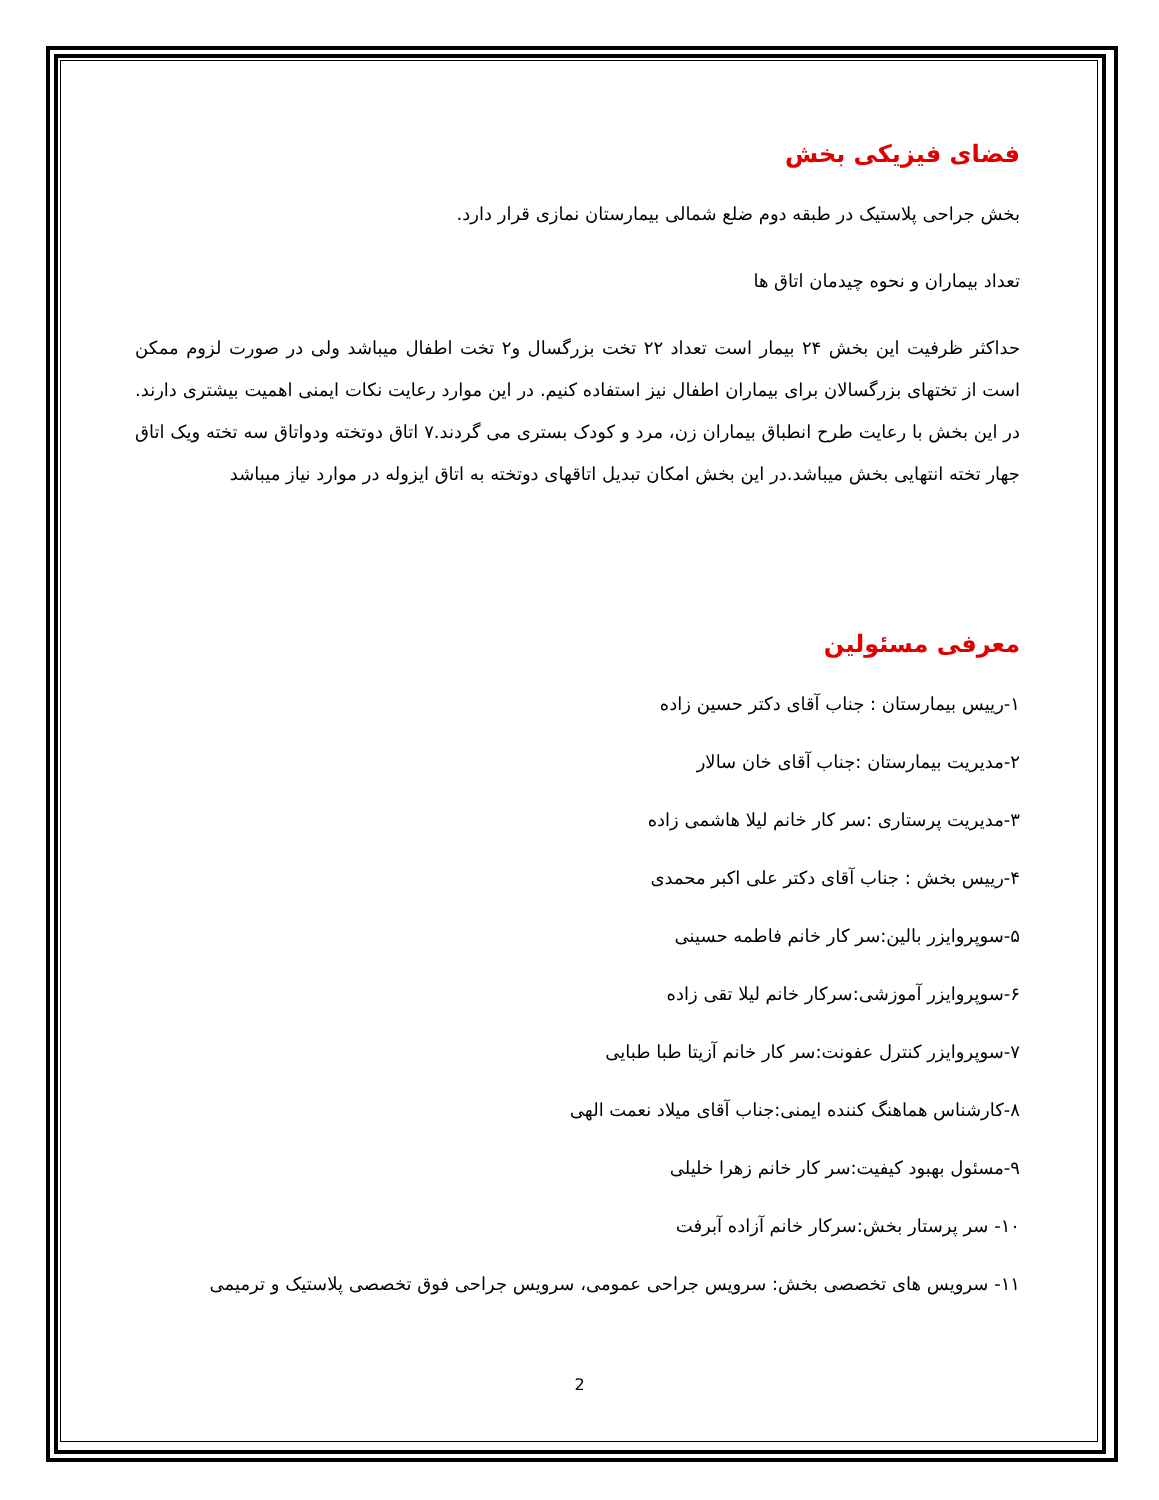فضای فیزیکی بخش
بخش جراحی پلاستیک در طبقه دوم ضلع شمالی بیمارستان نمازی قرار دارد.
تعداد بیماران و نحوه چیدمان اتاق ها
حداکثر ظرفیت این بخش ۲۴ بیمار است تعداد ۲۲ تخت بزرگسال و۲ تخت اطفال میباشد ولی در صورت لزوم ممکن است از تختهای بزرگسالان برای بیماران اطفال نیز استفاده کنیم. در این موارد رعایت نکات ایمنی اهمیت بیشتری دارند. در این بخش با رعایت طرح انطباق بیماران زن، مرد و کودک بستری می گردند.۷ اتاق دوتخته ودواتاق سه تخته ویک اتاق جهار تخته انتهایی بخش میباشد.در این بخش امکان تبدیل اتاقهای دوتخته به اتاق ایزوله در موارد نیاز میباشد
معرفی مسئولین
۱-رییس بیمارستان : جناب آقای دکتر حسین زاده
۲-مدیریت بیمارستان :جناب آقای خان سالار
۳-مدیریت پرستاری :سر کار خانم لیلا هاشمی زاده
۴-رییس بخش : جناب آقای دکتر علی اکبر محمدی
۵-سوپروایزر بالین:سر کار خانم فاطمه حسینی
۶-سوپروایزر آموزشی:سرکار خانم لیلا تقی زاده
۷-سوپروایزر کنترل عفونت:سر کار خانم آزیتا طبا طبایی
۸-کارشناس هماهنگ کننده ایمنی:جناب آقای میلاد نعمت الهی
۹-مسئول بهبود کیفیت:سر کار خانم زهرا خلیلی
۱۰- سر پرستار بخش:سرکار خانم آزاده آبرفت
۱۱- سرویس های تخصصی بخش: سرویس جراحی عمومی، سرویس جراحی فوق تخصصی پلاستیک و ترمیمی
2